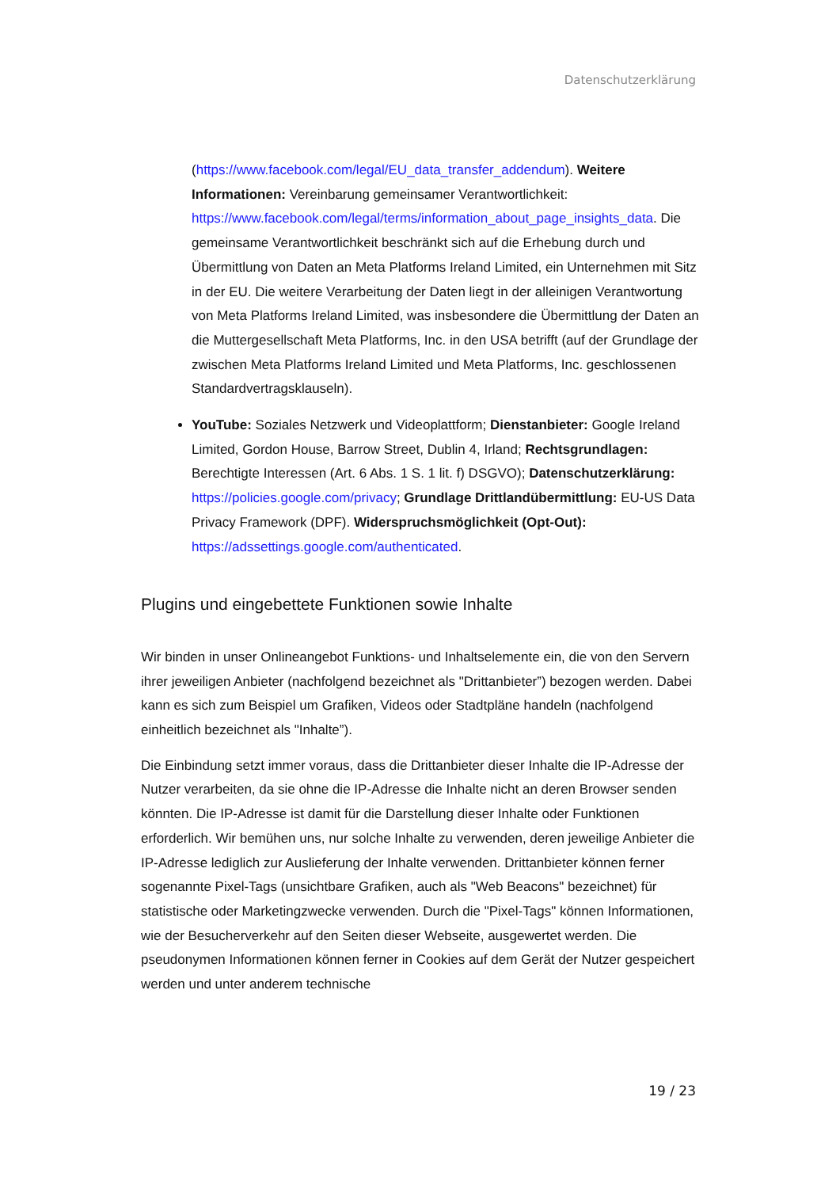Datenschutzerklärung
(https://www.facebook.com/legal/EU_data_transfer_addendum). Weitere Informationen: Vereinbarung gemeinsamer Verantwortlichkeit: https://www.facebook.com/legal/terms/information_about_page_insights_data. Die gemeinsame Verantwortlichkeit beschränkt sich auf die Erhebung durch und Übermittlung von Daten an Meta Platforms Ireland Limited, ein Unternehmen mit Sitz in der EU. Die weitere Verarbeitung der Daten liegt in der alleinigen Verantwortung von Meta Platforms Ireland Limited, was insbesondere die Übermittlung der Daten an die Muttergesellschaft Meta Platforms, Inc. in den USA betrifft (auf der Grundlage der zwischen Meta Platforms Ireland Limited und Meta Platforms, Inc. geschlossenen Standardvertragsklauseln).
YouTube: Soziales Netzwerk und Videoplattform; Dienstanbieter: Google Ireland Limited, Gordon House, Barrow Street, Dublin 4, Irland; Rechtsgrundlagen: Berechtigte Interessen (Art. 6 Abs. 1 S. 1 lit. f) DSGVO); Datenschutzerklärung: https://policies.google.com/privacy; Grundlage Drittlandübermittlung: EU-US Data Privacy Framework (DPF). Widerspruchsmöglichkeit (Opt-Out): https://adssettings.google.com/authenticated.
Plugins und eingebettete Funktionen sowie Inhalte
Wir binden in unser Onlineangebot Funktions- und Inhaltselemente ein, die von den Servern ihrer jeweiligen Anbieter (nachfolgend bezeichnet als "Drittanbieter”) bezogen werden. Dabei kann es sich zum Beispiel um Grafiken, Videos oder Stadtpläne handeln (nachfolgend einheitlich bezeichnet als "Inhalte”).
Die Einbindung setzt immer voraus, dass die Drittanbieter dieser Inhalte die IP-Adresse der Nutzer verarbeiten, da sie ohne die IP-Adresse die Inhalte nicht an deren Browser senden könnten. Die IP-Adresse ist damit für die Darstellung dieser Inhalte oder Funktionen erforderlich. Wir bemühen uns, nur solche Inhalte zu verwenden, deren jeweilige Anbieter die IP-Adresse lediglich zur Auslieferung der Inhalte verwenden. Drittanbieter können ferner sogenannte Pixel-Tags (unsichtbare Grafiken, auch als "Web Beacons" bezeichnet) für statistische oder Marketingzwecke verwenden. Durch die "Pixel-Tags" können Informationen, wie der Besucherverkehr auf den Seiten dieser Webseite, ausgewertet werden. Die pseudonymen Informationen können ferner in Cookies auf dem Gerät der Nutzer gespeichert werden und unter anderem technische
19 / 23